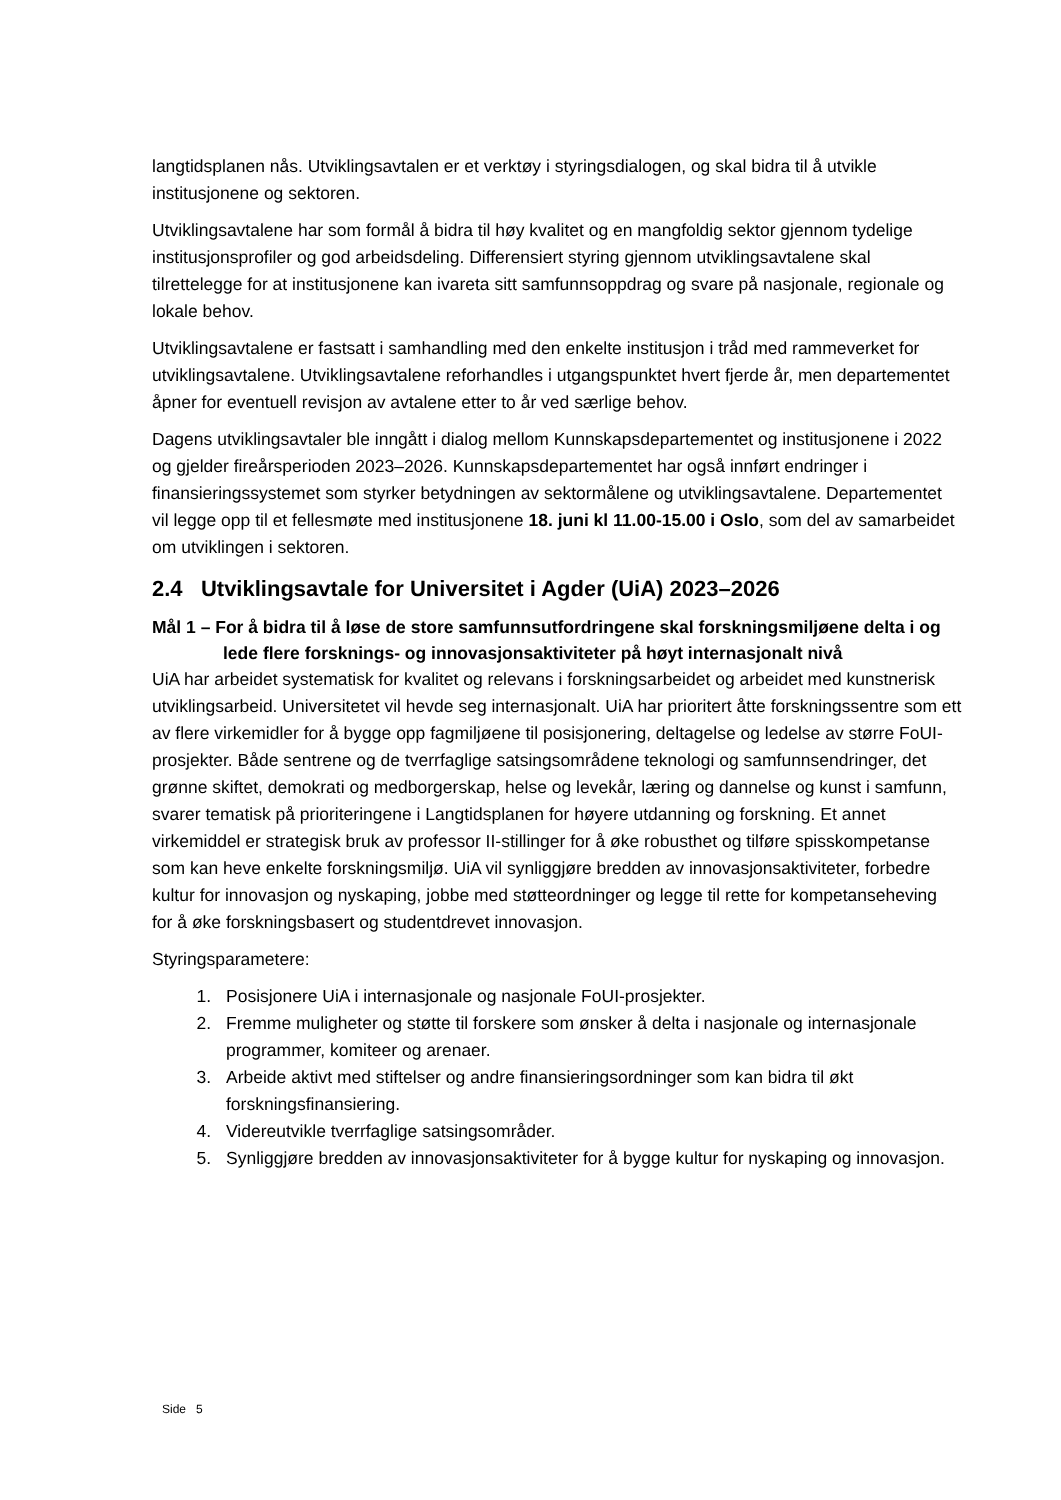langtidsplanen nås. Utviklingsavtalen er et verktøy i styringsdialogen, og skal bidra til å utvikle institusjonene og sektoren.
Utviklingsavtalene har som formål å bidra til høy kvalitet og en mangfoldig sektor gjennom tydelige institusjonsprofiler og god arbeidsdeling. Differensiert styring gjennom utviklingsavtalene skal tilrettelegge for at institusjonene kan ivareta sitt samfunnsoppdrag og svare på nasjonale, regionale og lokale behov.
Utviklingsavtalene er fastsatt i samhandling med den enkelte institusjon i tråd med rammeverket for utviklingsavtalene. Utviklingsavtalene reforhandles i utgangspunktet hvert fjerde år, men departementet åpner for eventuell revisjon av avtalene etter to år ved særlige behov.
Dagens utviklingsavtaler ble inngått i dialog mellom Kunnskapsdepartementet og institusjonene i 2022 og gjelder fireårsperioden 2023–2026. Kunnskapsdepartementet har også innført endringer i finansieringssystemet som styrker betydningen av sektormålene og utviklingsavtalene. Departementet vil legge opp til et fellesmøte med institusjonene 18. juni kl 11.00-15.00 i Oslo, som del av samarbeidet om utviklingen i sektoren.
2.4 Utviklingsavtale for Universitet i Agder (UiA) 2023–2026
Mål 1 – For å bidra til å løse de store samfunnsutfordringene skal forskningsmiljøene delta i og lede flere forsknings- og innovasjonsaktiviteter på høyt internasjonalt nivå
UiA har arbeidet systematisk for kvalitet og relevans i forskningsarbeidet og arbeidet med kunstnerisk utviklingsarbeid. Universitetet vil hevde seg internasjonalt. UiA har prioritert åtte forskningssentre som ett av flere virkemidler for å bygge opp fagmiljøene til posisjonering, deltagelse og ledelse av større FoUI-prosjekter. Både sentrene og de tverrfaglige satsingsområdene teknologi og samfunnsendringer, det grønne skiftet, demokrati og medborgerskap, helse og levekår, læring og dannelse og kunst i samfunn, svarer tematisk på prioriteringene i Langtidsplanen for høyere utdanning og forskning. Et annet virkemiddel er strategisk bruk av professor II-stillinger for å øke robusthet og tilføre spisskompetanse som kan heve enkelte forskningsmiljø. UiA vil synliggjøre bredden av innovasjonsaktiviteter, forbedre kultur for innovasjon og nyskaping, jobbe med støtteordninger og legge til rette for kompetanseheving for å øke forskningsbasert og studentdrevet innovasjon.
Styringsparametere:
1. Posisjonere UiA i internasjonale og nasjonale FoUI-prosjekter.
2. Fremme muligheter og støtte til forskere som ønsker å delta i nasjonale og internasjonale programmer, komiteer og arenaer.
3. Arbeide aktivt med stiftelser og andre finansieringsordninger som kan bidra til økt forskningsfinansiering.
4. Videreutvikle tverrfaglige satsingsområder.
5. Synliggjøre bredden av innovasjonsaktiviteter for å bygge kultur for nyskaping og innovasjon.
Side 5